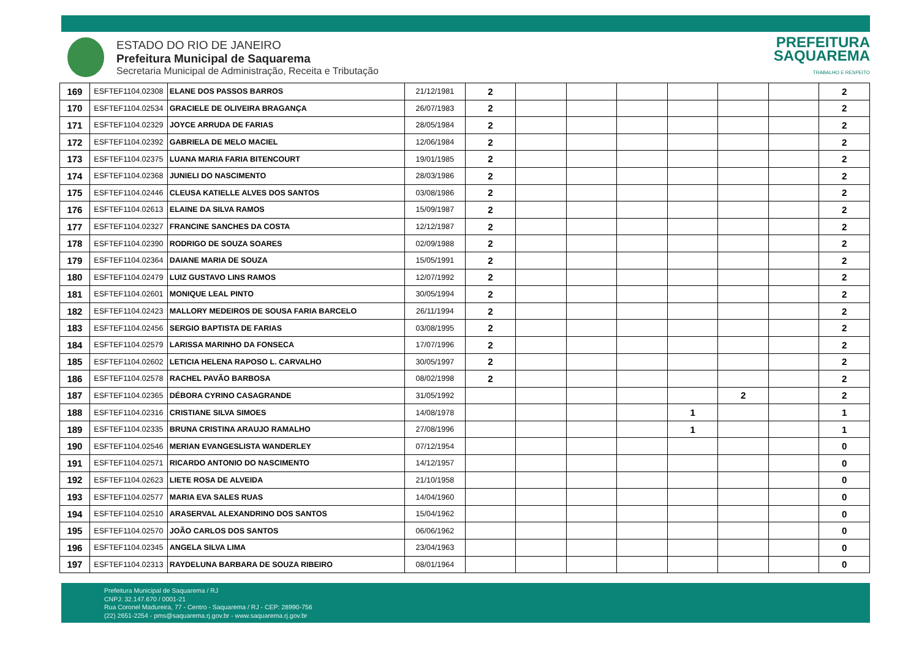ESTADO DO RIO DE JANEIRO
Prefeitura Municipal de Saquarema
Secretaria Municipal de Administração, Receita e Tributação
PREFEITURA
SAQUAREMA
TRABALHO E RESPEITO
| 169 | ESFTEF1104.02308 | ELANE DOS PASSOS BARROS | 21/12/1981 | 2 | | | | | | | 2 |
| 170 | ESFTEF1104.02534 | GRACIELE DE OLIVEIRA BRAGANÇA | 26/07/1983 | 2 | | | | | | | 2 |
| 171 | ESFTEF1104.02329 | JOYCE ARRUDA DE FARIAS | 28/05/1984 | 2 | | | | | | | 2 |
| 172 | ESFTEF1104.02392 | GABRIELA DE MELO MACIEL | 12/06/1984 | 2 | | | | | | | 2 |
| 173 | ESFTEF1104.02375 | LUANA MARIA FARIA BITENCOURT | 19/01/1985 | 2 | | | | | | | 2 |
| 174 | ESFTEF1104.02368 | JUNIELI DO NASCIMENTO | 28/03/1986 | 2 | | | | | | | 2 |
| 175 | ESFTEF1104.02446 | CLEUSA KATIELLE ALVES DOS SANTOS | 03/08/1986 | 2 | | | | | | | 2 |
| 176 | ESFTEF1104.02613 | ELAINE DA SILVA RAMOS | 15/09/1987 | 2 | | | | | | | 2 |
| 177 | ESFTEF1104.02327 | FRANCINE SANCHES DA COSTA | 12/12/1987 | 2 | | | | | | | 2 |
| 178 | ESFTEF1104.02390 | RODRIGO DE SOUZA SOARES | 02/09/1988 | 2 | | | | | | | 2 |
| 179 | ESFTEF1104.02364 | DAIANE MARIA DE SOUZA | 15/05/1991 | 2 | | | | | | | 2 |
| 180 | ESFTEF1104.02479 | LUIZ GUSTAVO LINS RAMOS | 12/07/1992 | 2 | | | | | | | 2 |
| 181 | ESFTEF1104.02601 | MONIQUE LEAL PINTO | 30/05/1994 | 2 | | | | | | | 2 |
| 182 | ESFTEF1104.02423 | MALLORY MEDEIROS DE SOUSA FARIA BARCELO | 26/11/1994 | 2 | | | | | | | 2 |
| 183 | ESFTEF1104.02456 | SERGIO BAPTISTA DE FARIAS | 03/08/1995 | 2 | | | | | | | 2 |
| 184 | ESFTEF1104.02579 | LARISSA MARINHO DA FONSECA | 17/07/1996 | 2 | | | | | | | 2 |
| 185 | ESFTEF1104.02602 | LETICIA HELENA RAPOSO L. CARVALHO | 30/05/1997 | 2 | | | | | | | 2 |
| 186 | ESFTEF1104.02578 | RACHEL PAVÃO BARBOSA | 08/02/1998 | 2 | | | | | | | 2 |
| 187 | ESFTEF1104.02365 | DÉBORA CYRINO CASAGRANDE | 31/05/1992 | | | | | | 2 | | 2 |
| 188 | ESFTEF1104.02316 | CRISTIANE SILVA SIMOES | 14/08/1978 | | | | | 1 | | | 1 |
| 189 | ESFTEF1104.02335 | BRUNA CRISTINA ARAUJO RAMALHO | 27/08/1996 | | | | | 1 | | | 1 |
| 190 | ESFTEF1104.02546 | MERIAN EVANGESLISTA WANDERLEY | 07/12/1954 | | | | | | | | 0 |
| 191 | ESFTEF1104.02571 | RICARDO ANTONIO DO NASCIMENTO | 14/12/1957 | | | | | | | | 0 |
| 192 | ESFTEF1104.02623 | LIETE ROSA DE ALVEIDA | 21/10/1958 | | | | | | | | 0 |
| 193 | ESFTEF1104.02577 | MARIA EVA SALES RUAS | 14/04/1960 | | | | | | | | 0 |
| 194 | ESFTEF1104.02510 | ARASERVAL ALEXANDRINO DOS SANTOS | 15/04/1962 | | | | | | | | 0 |
| 195 | ESFTEF1104.02570 | JOÃO CARLOS DOS SANTOS | 06/06/1962 | | | | | | | | 0 |
| 196 | ESFTEF1104.02345 | ANGELA SILVA LIMA | 23/04/1963 | | | | | | | | 0 |
| 197 | ESFTEF1104.02313 | RAYDELUNA BARBARA DE SOUZA RIBEIRO | 08/01/1964 | | | | | | | | 0 |
Prefeitura Municipal de Saquarema / RJ
CNPJ: 32.147.670 / 0001-21
Rua Coronel Madureira, 77 - Centro - Saquarema / RJ - CEP: 28990-756
(22) 2651-2254 - pms@saquarema.rj.gov.br - www.saquarema.rj.gov.br